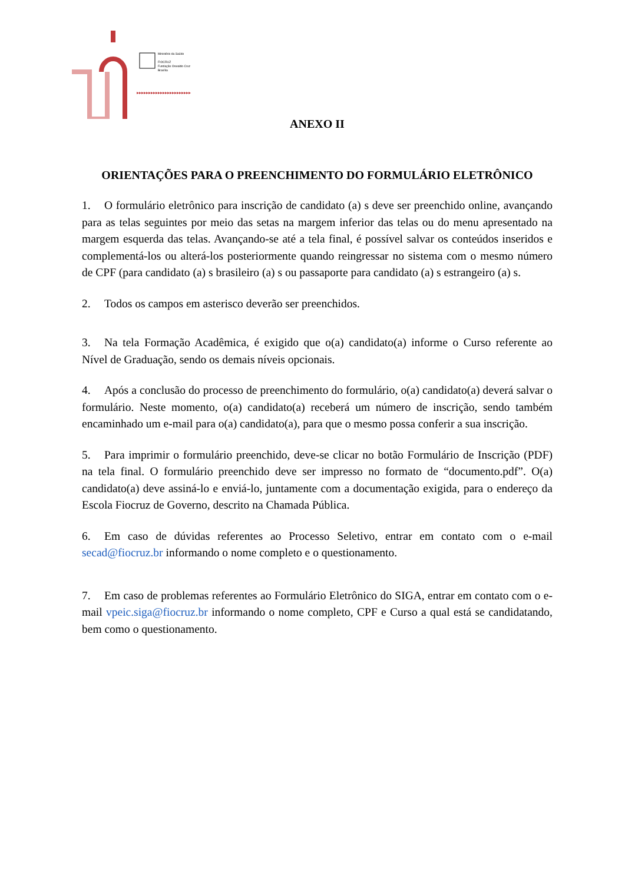▸▸▸▸▸▸▸▸▸▸▸▸▸▸▸▸▸▸▸▸▸▸▸
Ministério da Saúde
FIOCRUZ
Fundação Oswaldo Cruz
Brasília
ANEXO II
ORIENTAÇÕES PARA O PREENCHIMENTO DO FORMULÁRIO ELETRÔNICO
1. O formulário eletrônico para inscrição de candidato (a) s deve ser preenchido online, avançando para as telas seguintes por meio das setas na margem inferior das telas ou do menu apresentado na margem esquerda das telas. Avançando-se até a tela final, é possível salvar os conteúdos inseridos e complementá-los ou alterá-los posteriormente quando reingressar no sistema com o mesmo número de CPF (para candidato (a) s brasileiro (a) s ou passaporte para candidato (a) s estrangeiro (a) s.
2. Todos os campos em asterisco deverão ser preenchidos.
3. Na tela Formação Acadêmica, é exigido que o(a) candidato(a) informe o Curso referente ao Nível de Graduação, sendo os demais níveis opcionais.
4. Após a conclusão do processo de preenchimento do formulário, o(a) candidato(a) deverá salvar o formulário. Neste momento, o(a) candidato(a) receberá um número de inscrição, sendo também encaminhado um e-mail para o(a) candidato(a), para que o mesmo possa conferir a sua inscrição.
5. Para imprimir o formulário preenchido, deve-se clicar no botão Formulário de Inscrição (PDF) na tela final. O formulário preenchido deve ser impresso no formato de “documento.pdf”. O(a) candidato(a) deve assiná-lo e enviá-lo, juntamente com a documentação exigida, para o endereço da Escola Fiocruz de Governo, descrito na Chamada Pública.
6. Em caso de dúvidas referentes ao Processo Seletivo, entrar em contato com o e-mail secad@fiocruz.br informando o nome completo e o questionamento.
7. Em caso de problemas referentes ao Formulário Eletrônico do SIGA, entrar em contato com o e-mail vpeic.siga@fiocruz.br informando o nome completo, CPF e Curso a qual está se candidatando, bem como o questionamento.